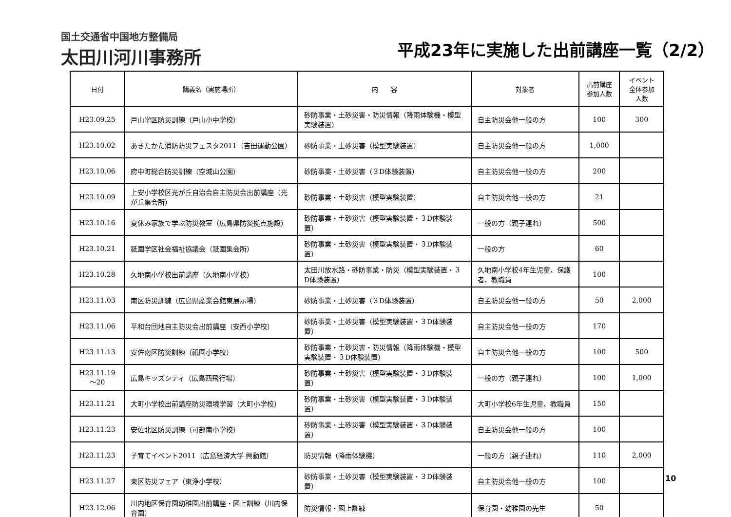国土交通省中国地方整備局
太田川河川事務所
平成23年に実施した出前講座一覧（2/2）
| 日付 | 講義名（実施場所） | 内 容 | 対象者 | 出前講座参加人数 | イベント全体参加人数 |
| --- | --- | --- | --- | --- | --- |
| H23.09.25 | 戸山学区防災訓練（戸山小中学校） | 砂防事業・土砂災害・防災情報（降雨体験機・模型実験装置） | 自主防災会他一般の方 | 100 | 300 |
| H23.10.02 | あきたかた消防防災フェスタ2011（吉田運動公園） | 砂防事業・土砂災害（模型実験装置） | 自主防災会他一般の方 | 1,000 | |
| H23.10.06 | 府中町総合防災訓練（空城山公園） | 砂防事業・土砂災害（３D体験装置） | 自主防災会他一般の方 | 200 | |
| H23.10.09 | 上安小学校区光が丘自治会自主防災会出前講座（光が丘集会所） | 砂防事業・土砂災害（模型実験装置） | 自主防災会他一般の方 | 21 | |
| H23.10.16 | 夏休み家族で学ぶ防災教室（広島県防災拠点施設） | 砂防事業・土砂災害（模型実験装置・３D体験装置） | 一般の方（親子連れ） | 500 | |
| H23.10.21 | 祇園学区社会福祉協議会（祇園集会所） | 砂防事業・土砂災害（模型実験装置・３D体験装置） | 一般の方 | 60 | |
| H23.10.28 | 久地南小学校出前講座（久地南小学校） | 太田川放水路・砂防事業・防災（模型実験装置・３D体験装置） | 久地南小学校4年生児童、保護者、教職員 | 100 | |
| H23.11.03 | 南区防災訓練（広島県産業会館東展示場） | 砂防事業・土砂災害（３D体験装置） | 自主防災会他一般の方 | 50 | 2,000 |
| H23.11.06 | 平和台団地自主防災会出前講座（安西小学校） | 砂防事業・土砂災害（模型実験装置・３D体験装置） | 自主防災会他一般の方 | 170 | |
| H23.11.13 | 安佐南区防災訓練（祇園小学校） | 砂防事業・土砂災害・防災情報（降雨体験機・模型実験装置・３D体験装置） | 自主防災会他一般の方 | 100 | 500 |
| H23.11.19 ～20 | 広島キッズシティ（広島西飛行場） | 砂防事業・土砂災害（模型実験装置・３D体験装置） | 一般の方（親子連れ） | 100 | 1,000 |
| H23.11.21 | 大町小学校出前講座防災環境学習（大町小学校） | 砂防事業・土砂災害（模型実験装置・３D体験装置） | 大町小学校6年生児童、教職員 | 150 | |
| H23.11.23 | 安佐北区防災訓練（可部南小学校） | 砂防事業・土砂災害（模型実験装置・３D体験装置） | 自主防災会他一般の方 | 100 | |
| H23.11.23 | 子育てイベント2011（広島経済大学 興動館） | 防災情報（降雨体験機） | 一般の方（親子連れ） | 110 | 2,000 |
| H23.11.27 | 東区防災フェア（東浄小学校） | 砂防事業・土砂災害（模型実験装置・３D体験装置） | 自主防災会他一般の方 | 100 | |
| H23.12.06 | 川内地区保育園幼稚園出前講座・図上訓練（川内保育園） | 防災情報・図上訓練 | 保育園・幼稚園の先生 | 50 | |
10